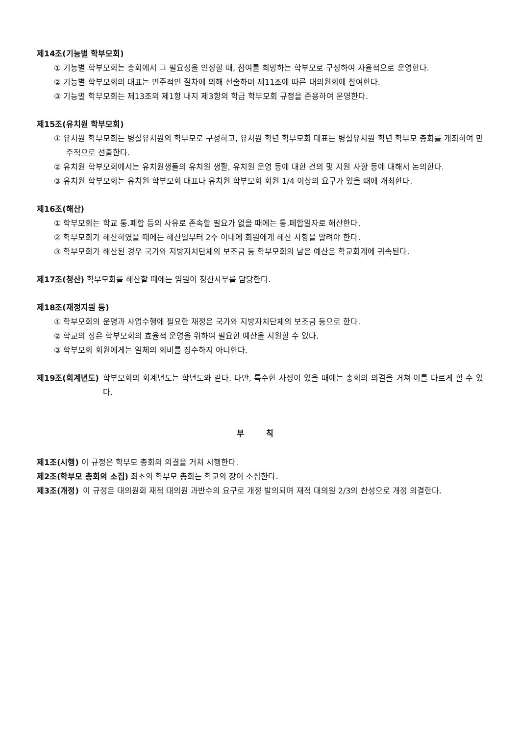제14조(기능별 학부모회)
① 기능별 학부모회는 총회에서 그 필요성을 인정할 때, 참여를 희망하는 학부모로 구성하여 자율적으로 운영한다.
② 기능별 학부모회의 대표는 민주적인 절차에 의해 선출하며 제11조에 따른 대의원회에 참여한다.
③ 기능별 학부모회는 제13조의 제1항 내지 제3항의 학급 학부모회 규정을 준용하여 운영한다.
제15조(유치원 학부모회)
① 유치원 학부모회는 병설유치원의 학부모로 구성하고, 유치원 학년 학부모회 대표는 병설유치원 학년 학부모 총회를 개최하여 민주적으로 선출한다.
② 유치원 학부모회에서는 유치원생들의 유치원 생활, 유치원 운영 등에 대한 건의 및 지원 사항 등에 대해서 논의한다.
③ 유치원 학부모회는 유치원 학부모회 대표나 유치원 학부모회 회원 1/4 이상의 요구가 있을 때에 개최한다.
제16조(해산)
① 학부모회는 학교 통.폐합 등의 사유로 존속할 필요가 없을 때에는 통.페합일자로 해산한다.
② 학부모회가 해산하였을 때에는 해산일부터 2주 이내에 회원에게 해산 사항을 알려야 한다.
③ 학부모회가 해산된 경우 국가와 지방자치단체의 보조금 등 학부모회의 남은 예산은 학교회계에 귀속된다.
제17조(청산) 학부모회를 해산할 때에는 임원이 청산사무를 담당한다.
제18조(재정지원 등)
① 학부모회의 운영과 사업수행에 필요한 재정은 국가와 지방자치단체의 보조금 등으로 한다.
② 학교의 장은 학부모회의 효율적 운영을 위하여 필요한 예산을 지원할 수 있다.
③ 학부모회 회원에게는 일체의 회비를 징수하지 아니한다.
제19조(회계년도) 학부모회의 회계년도는 학년도와 같다. 다만, 특수한 사정이 있을 때에는 총회의 의결을 거쳐 이를 다르게 할 수 있다.
부 칙
제1조(시행) 이 규정은 학부모 총회의 의결을 거쳐 시행한다.
제2조(학부모 총회의 소집) 최초의 학부모 총회는 학교의 장이 소집한다.
제3조(개정) 이 규정은 대의원회 재적 대의원 과반수의 요구로 개정 발의되며 재적 대의원 2/3의 찬성으로 개정 의결한다.